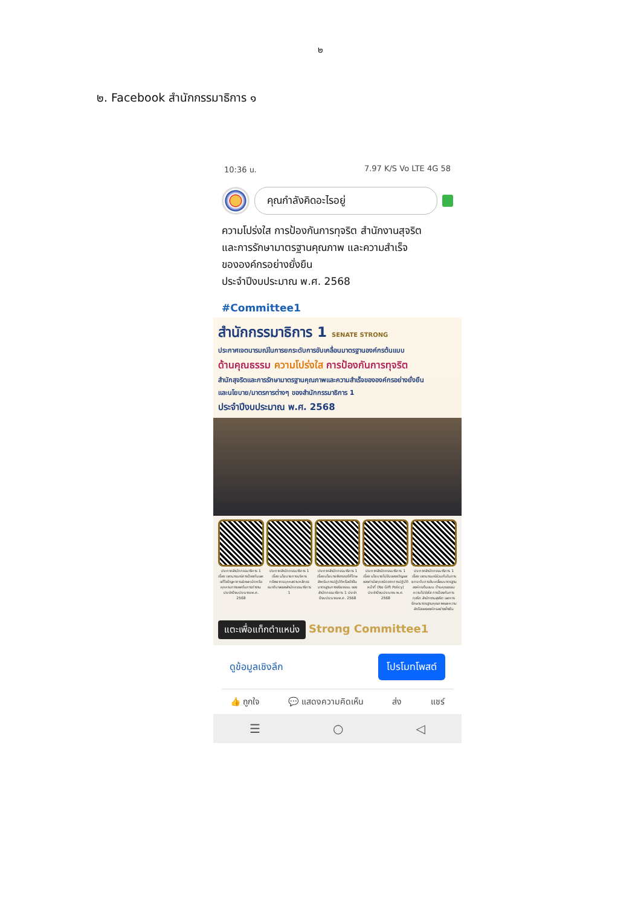๒
๒. Facebook สำนักกรรมาธิการ ๑
10:36 น. 7.97 K/S Vo LTE 4G 58
คุณกำลังคิดอะไรอยู่
ความโปร่งใส การป้องกันการทุจริต สำนักงานสุจริต
และการรักษามาตรฐานคุณภาพ และความสำเร็จ
ขององค์กรอย่างยั่งยืน
ประจำปีงบประมาณ พ.ศ. 2568
#Committee1
สำนักกรรมาธิการ 1 SENATE STRONG
ประกาศเจตนารมณ์ในการยกระดับการขับเคลื่อนมาตรฐานองค์กรต้นแบบ
ด้านคุณธรรม ความโปร่งใส การป้องกันการทุจริต
สำนักสุจริตและการรักษามาตรฐานคุณภาพและความสำเร็จขององค์กรอย่างยั่งยืน
และนโยบาย/มาตรการต่างๆ ของสำนักกรรมาธิการ 1
ประจำปีงบประมาณ พ.ศ. 2568
ประกาศสำนักกรรมาธิการ 1 เรื่อง เจตนารมณ์การป้องกันและแก้ไขปัญหาการล่วงละเมิดหรือคุกคามทางเพศในการทำงาน ประจำปีงบประมาณ พ.ศ. 2568
ประกาศสำนักกรรมาธิการ 1 เรื่อง นโยบายการบริหารทรัพยากรบุคคลตามหลักธรรมาภิบาลของสำนักกรรมาธิการ 1
ประกาศสำนักกรรมาธิการ 1 เรื่อง นโยบายพิจารณาให้โทษสำหรับการปฏิบัติหรือฝ่าฝืนมาตรฐานทางจริยธรรม ของสำนักกรรมาธิการ 1 ประจำปีงบประมาณ พ.ศ. 2568
ประกาศสำนักกรรมาธิการ 1 เรื่อง นโยบายไม่รับของขวัญและของกำนัลทุกชนิดจากการปฏิบัติหน้าที่ (No Gift Policy) ประจำปีงบประมาณ พ.ศ. 2568
ประกาศสำนักกรรมาธิการ 1 เรื่อง เจตนารมณ์ร่วมกันในการยกระดับการขับเคลื่อนมาตรฐานองค์กรต้นแบบ ด้านคุณธรรม ความโปร่งใส การป้องกันการทุจริต สำนักงานสุจริต และการรักษามาตรฐานคุณภาพและความสำเร็จขององค์กรอย่างยั่งยืน
แตะเพื่อแท็กตำแหน่ง Strong Committee1
ดูข้อมูลเชิงลึก โปรโมทโพสต์
👍 ถูกใจ 💬 แสดงความคิดเห็น ส่ง แชร์
☰ ○ ◁